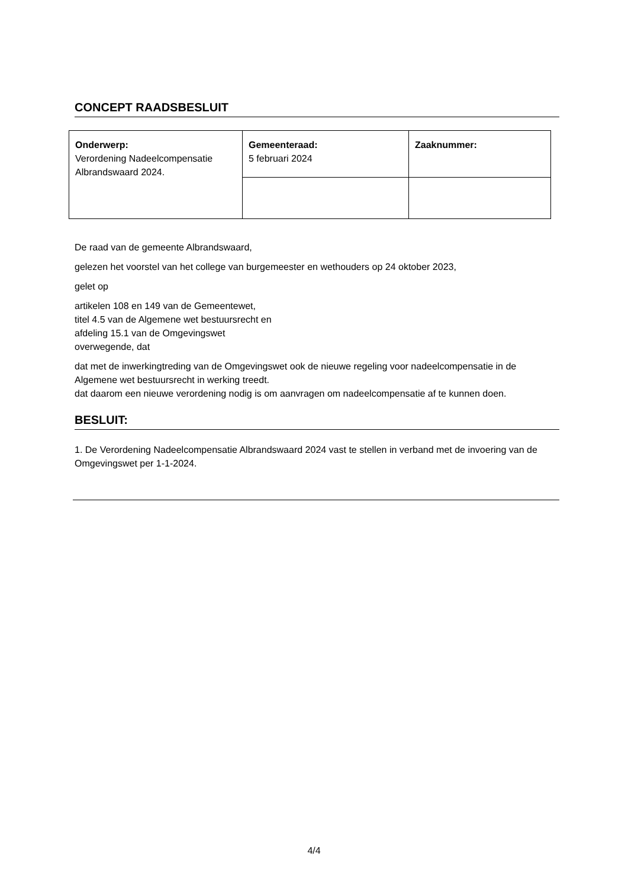CONCEPT RAADSBESLUIT
| Onderwerp: Verordening Nadeelcompensatie Albrandswaard 2024. | Gemeenteraad: 5 februari 2024 | Zaaknummer: |
De raad van de gemeente Albrandswaard,
gelezen het voorstel van het college van burgemeester en wethouders op 24 oktober 2023,
gelet op
artikelen 108 en 149 van de Gemeentewet,
titel 4.5 van de Algemene wet bestuursrecht en
afdeling 15.1 van de Omgevingswet
overwegende, dat
dat met de inwerkingtreding van de Omgevingswet ook de nieuwe regeling voor nadeelcompensatie in de Algemene wet bestuursrecht in werking treedt.
dat daarom een nieuwe verordening nodig is om aanvragen om nadeelcompensatie af te kunnen doen.
BESLUIT:
1. De Verordening Nadeelcompensatie Albrandswaard 2024 vast te stellen in verband met de invoering van de Omgevingswet per 1-1-2024.
4/4